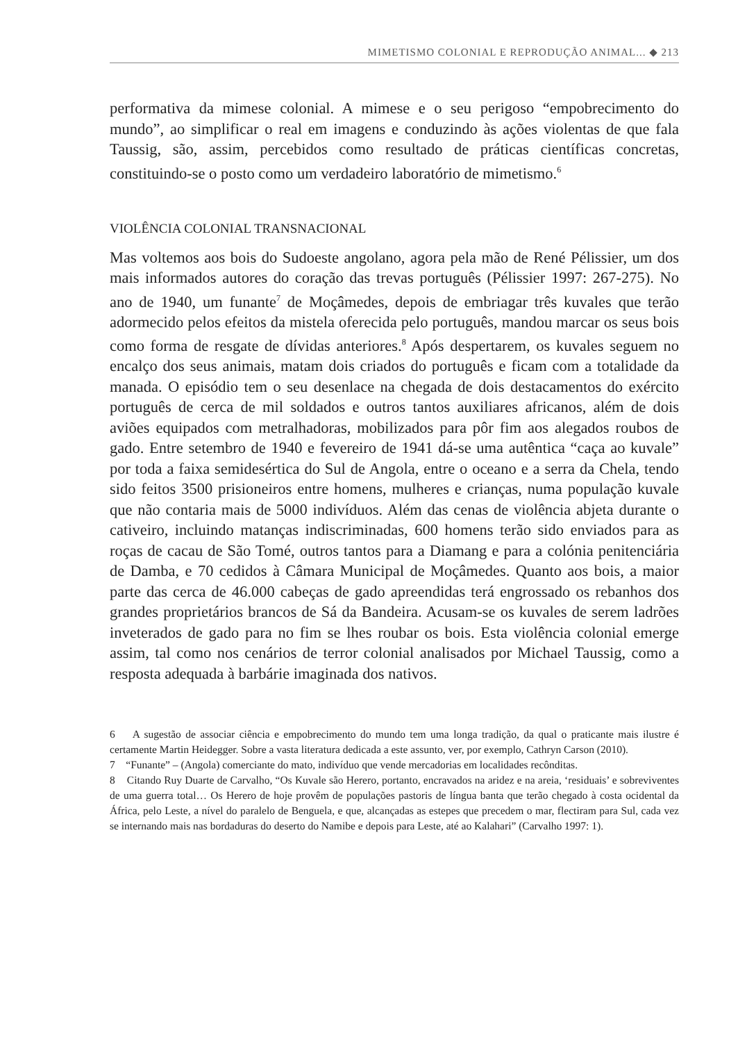MIMETISMO COLONIAL E REPRODUÇÃO ANIMAL... ◆ 213
performativa da mimese colonial. A mimese e o seu perigoso “empobrecimento do mundo”, ao simplificar o real em imagens e conduzindo às ações violentas de que fala Taussig, são, assim, percebidos como resultado de práticas científicas concretas, constituindo-se o posto como um verdadeiro laboratório de mimetismo.<sup>6</sup>
VIOLÊNCIA COLONIAL TRANSNACIONAL
Mas voltemos aos bois do Sudoeste angolano, agora pela mão de René Pélissier, um dos mais informados autores do coração das trevas português (Pélissier 1997: 267-275). No ano de 1940, um funante<sup>7</sup> de Moçâmedes, depois de embriagar três kuvales que terão adormecido pelos efeitos da mistela oferecida pelo português, mandou marcar os seus bois como forma de resgate de dívidas anteriores.<sup>8</sup> Após despertarem, os kuvales seguem no encalço dos seus animais, matam dois criados do português e ficam com a totalidade da manada. O episódio tem o seu desenlace na chegada de dois destacamentos do exército português de cerca de mil soldados e outros tantos auxiliares africanos, além de dois aviões equipados com metralhadoras, mobilizados para pôr fim aos alegados roubos de gado. Entre setembro de 1940 e fevereiro de 1941 dá-se uma autêntica “caça ao kuvale” por toda a faixa semidesértica do Sul de Angola, entre o oceano e a serra da Chela, tendo sido feitos 3500 prisioneiros entre homens, mulheres e crianças, numa população kuvale que não contaria mais de 5000 indivíduos. Além das cenas de violência abjeta durante o cativeiro, incluindo matanças indiscriminadas, 600 homens terão sido enviados para as roças de cacau de São Tomé, outros tantos para a Diamang e para a colónia penitenciária de Damba, e 70 cedidos à Câmara Municipal de Moçâmedes. Quanto aos bois, a maior parte das cerca de 46.000 cabeças de gado apreendidas terá engrossado os rebanhos dos grandes proprietários brancos de Sá da Bandeira. Acusam-se os kuvales de serem ladrões inveterados de gado para no fim se lhes roubar os bois. Esta violência colonial emerge assim, tal como nos cenários de terror colonial analisados por Michael Taussig, como a resposta adequada à barbárie imaginada dos nativos.
6 A sugestão de associar ciência e empobrecimento do mundo tem uma longa tradição, da qual o praticante mais ilustre é certamente Martin Heidegger. Sobre a vasta literatura dedicada a este assunto, ver, por exemplo, Cathryn Carson (2010).
7 “Funante” – (Angola) comerciante do mato, indivíduo que vende mercadorias em localidades recônditas.
8 Citando Ruy Duarte de Carvalho, “Os Kuvale são Herero, portanto, encravados na aridez e na areia, ‘residuais’ e sobreviventes de uma guerra total… Os Herero de hoje provêm de populações pastoris de língua banta que terão chegado à costa ocidental da África, pelo Leste, a nível do paralelo de Benguela, e que, alcançadas as estepes que precedem o mar, flectiram para Sul, cada vez se internando mais nas bordaduras do deserto do Namibe e depois para Leste, até ao Kalahari” (Carvalho 1997: 1).